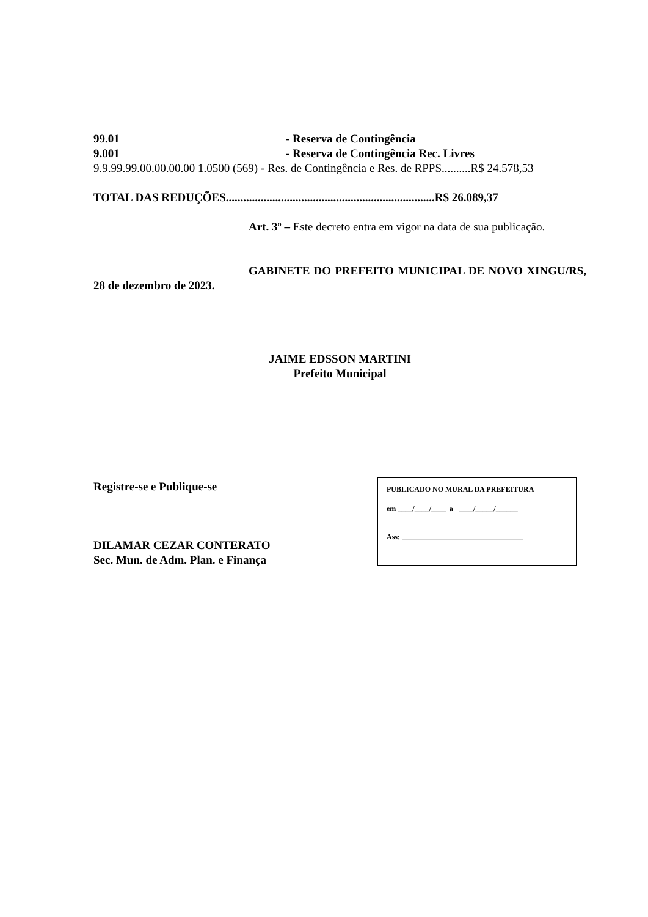99.01 - Reserva de Contingência
9.001 - Reserva de Contingência Rec. Livres
9.9.99.99.00.00.00.00 1.0500 (569) - Res. de Contingência e Res. de RPPS..........R$ 24.578,53
TOTAL DAS REDUÇÕES........................................................................R$ 26.089,37
Art. 3º – Este decreto entra em vigor na data de sua publicação.
GABINETE DO PREFEITO MUNICIPAL DE NOVO XINGU/RS, 28 de dezembro de 2023.
JAIME EDSSON MARTINI
Prefeito Municipal
Registre-se e Publique-se
DILAMAR CEZAR CONTERATO
Sec. Mun. de Adm. Plan. e Finança
PUBLICADO NO MURAL DA PREFEITURA
em ____/____/____ a ____/_____/______
Ass: _________________________________